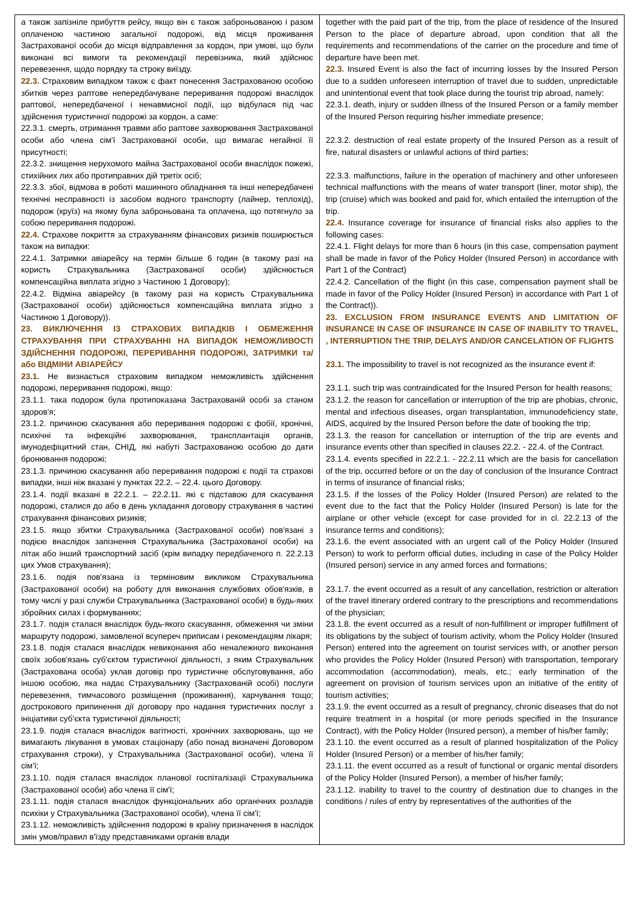| а також запізніле прибуття рейсу, якщо він є також заброньованою і разом оплаченою частиною загальної подорожі, від місця проживання Застрахованої особи до місця відправлення за кордон, при умові, що були виконані всі вимоги та рекомендації перевізника, який здійснює перевезення, щодо порядку та строку виїзду. 22.3. Страховим випадком також є факт понесення Застрахованою особою збитків через раптове непередбачуване переривання подорожі внаслідок раптової, непередбаченої і ненавмисної події, що відбулася під час здійснення туристичної подорожі за кордон, а саме: 22.3.1. смерть, отримання травми або раптове захворювання Застрахованої особи або члена сім'ї Застрахованої особи, що вимагає негайної її присутності; 22.3.2. знищення нерухомого майна Застрахованої особи внаслідок пожежі, стихійних лих або протиправних дій третіх осіб; 22.3.3. збої, відмова в роботі машинного обладнання та інші непередбачені технічні несправності із засобом водного транспорту (лайнер, теплохід), подорож (круїз) на якому була заброньована та оплачена, що потягнуло за собою переривання подорожі. 22.4. Страхове покриття за страхуванням фінансових ризиків поширюється також на випадки: 22.4.1. Затримки авіарейсу на термін більше 6 годин (в такому разі на користь Страхувальника (Застрахованої особи) здійснюється компенсаційна виплата згідно з Частиною 1 Договору); 22.4.2. Відміна авіарейсу (в такому разі на користь Страхувальника (Застрахованої особи) здійснюється компенсаційна виплата згідно з Частиною 1 Договору)). 23. ВИКЛЮЧЕННЯ ІЗ СТРАХОВИХ ВИПАДКІВ І ОБМЕЖЕННЯ СТРАХУВАННЯ ПРИ СТРАХУВАННІ НА ВИПАДОК НЕМОЖЛИВОСТІ ЗДІЙСНЕННЯ ПОДОРОЖІ, ПЕРЕРИВАННЯ ПОДОРОЖІ, ЗАТРИМКИ та/або ВІДМІНИ АВІАРЕЙСУ 23.1. Не визнається страховим випадком неможливість здійснення подорожі, переривання подорожі, якщо: 23.1.1. така подорож була протипоказана Застрахованій особі за станом здоров'я; 23.1.2. причиною скасування або переривання подорожі є фобії, хронічні, психічні та інфекційні захворювання, трансплантація органів, імунодефіцитний стан, СНІД, які набуті Застрахованою особою до дати бронювання подорожі; 23.1.3. причиною скасування або переривання подорожі є події та страхові випадки, інші ніж вказані у пунктах 22.2. – 22.4. цього Договору. 23.1.4. події вказані в 22.2.1. – 22.2.11. які є підставою для скасування подорожі, сталися до або в день укладання договору страхування в частині страхування фінансових ризиків; 23.1.5. якщо збитки Страхувальника (Застрахованої особи) пов'язані з подією внаслідок запізнення Страхувальника (Застрахованої особи) на літак або інший транспортний засіб (крім випадку передбаченого п. 22.2.13 цих Умов страхування); 23.1.6. подія пов'язана із терміновим викликом Страхувальника (Застрахованої особи) на роботу для виконання службових обов'язків, в тому числі у разі служби Страхувальника (Застрахованої особи) в будь-яких збройних силах і формуваннях; 23.1.7. подія сталася внаслідок будь-якого скасування, обмеження чи зміни маршруту подорожі, замовленої всупереч приписам і рекомендаціям лікаря; 23.1.8. подія сталася внаслідок невиконання або неналежного виконання своїх зобов'язань суб'єктом туристичної діяльності, з яким Страхувальник (Застрахована особа) уклав договір про туристичне обслуговування, або іншою особою, яка надає Страхувальнику (Застрахованій особі) послуги перевезення, тимчасового розміщення (проживання), харчування тощо; дострокового припинення дії договору про надання туристичних послуг з ініціативи суб'єкта туристичної діяльності; 23.1.9. подія сталася внаслідок вагітності, хронічних захворювань, що не вимагають лікування в умовах стаціонару (або понад визначені Договором страхування строки), у Страхувальника (Застрахованої особи), члена її сім'ї; 23.1.10. подія сталася внаслідок планової госпіталізації Страхувальника (Застрахованої особи) або члена її сім'ї; 23.1.11. подія сталася внаслідок функціональних або органічних розладів психіки у Страхувальника (Застрахованої особи), члена її сім'ї; 23.1.12. неможливість здійснення подорожі в країну призначення в наслідок змін умов/правил в'їзду представниками органів влади | together with the paid part of the trip, from the place of residence of the Insured Person to the place of departure abroad, upon condition that all the requirements and recommendations of the carrier on the procedure and time of departure have been met. 22.3. Insured Event is also the fact of incurring losses by the Insured Person due to a sudden unforeseen interruption of travel due to sudden, unpredictable and unintentional event that took place during the tourist trip abroad, namely: 22.3.1. death, injury or sudden illness of the Insured Person or a family member of the Insured Person requiring his/her immediate presence; 22.3.2. destruction of real estate property of the Insured Person as a result of fire, natural disasters or unlawful actions of third parties; 22.3.3. malfunctions, failure in the operation of machinery and other unforeseen technical malfunctions with the means of water transport (liner, motor ship), the trip (cruise) which was booked and paid for, which entailed the interruption of the trip. 22.4. Insurance coverage for insurance of financial risks also applies to the following cases: 22.4.1. Flight delays for more than 6 hours (in this case, compensation payment shall be made in favor of the Policy Holder (Insured Person) in accordance with Part 1 of the Contract) 22.4.2. Cancellation of the flight (in this case, compensation payment shall be made in favor of the Policy Holder (Insured Person) in accordance with Part 1 of the Contract)). 23. EXCLUSION FROM INSURANCE EVENTS AND LIMITATION OF INSURANCE IN CASE OF INSURANCE IN CASE OF INABILITY TO TRAVEL, , INTERRUPTION THE TRIP, DELAYS AND/OR CANCELATION OF FLIGHTS 23.1. The impossibility to travel is not recognized as the insurance event if: 23.1.1. such trip was contraindicated for the Insured Person for health reasons; 23.1.2. the reason for cancellation or interruption of the trip are phobias, chronic, mental and infectious diseases, organ transplantation, immunodeficiency state, AIDS, acquired by the Insured Person before the date of booking the trip; 23.1.3. the reason for cancellation or interruption of the trip are events and insurance events other than specified in clauses 22.2. - 22.4. of the Contract. 23.1.4. events specified in 22.2.1. - 22.2.11 which are the basis for cancellation of the trip, occurred before or on the day of conclusion of the Insurance Contract in terms of insurance of financial risks; 23.1.5. if the losses of the Policy Holder (Insured Person) are related to the event due to the fact that the Policy Holder (Insured Person) is late for the airplane or other vehicle (except for case provided for in cl. 22.2.13 of the insurance terms and conditions); 23.1.6. the event associated with an urgent call of the Policy Holder (Insured Person) to work to perform official duties, including in case of the Policy Holder (Insured person) service in any armed forces and formations; 23.1.7. the event occurred as a result of any cancellation, restriction or alteration of the travel itinerary ordered contrary to the prescriptions and recommendations of the physician; 23.1.8. the event occurred as a result of non-fulfillment or improper fulfillment of its obligations by the subject of tourism activity, whom the Policy Holder (Insured Person) entered into the agreement on tourist services with, or another person who provides the Policy Holder (Insured Person) with transportation, temporary accommodation (accommodation), meals, etc.; early termination of the agreement on provision of tourism services upon an initiative of the entity of tourism activities; 23.1.9. the event occurred as a result of pregnancy, chronic diseases that do not require treatment in a hospital (or more periods specified in the Insurance Contract), with the Policy Holder (Insured person), a member of his/her family; 23.1.10. the event occurred as a result of planned hospitalization of the Policy Holder (Insured Person) or a member of his/her family; 23.1.11. the event occurred as a result of functional or organic mental disorders of the Policy Holder (Insured Person), a member of his/her family; 23.1.12. inability to travel to the country of destination due to changes in the conditions / rules of entry by representatives of the authorities of the |